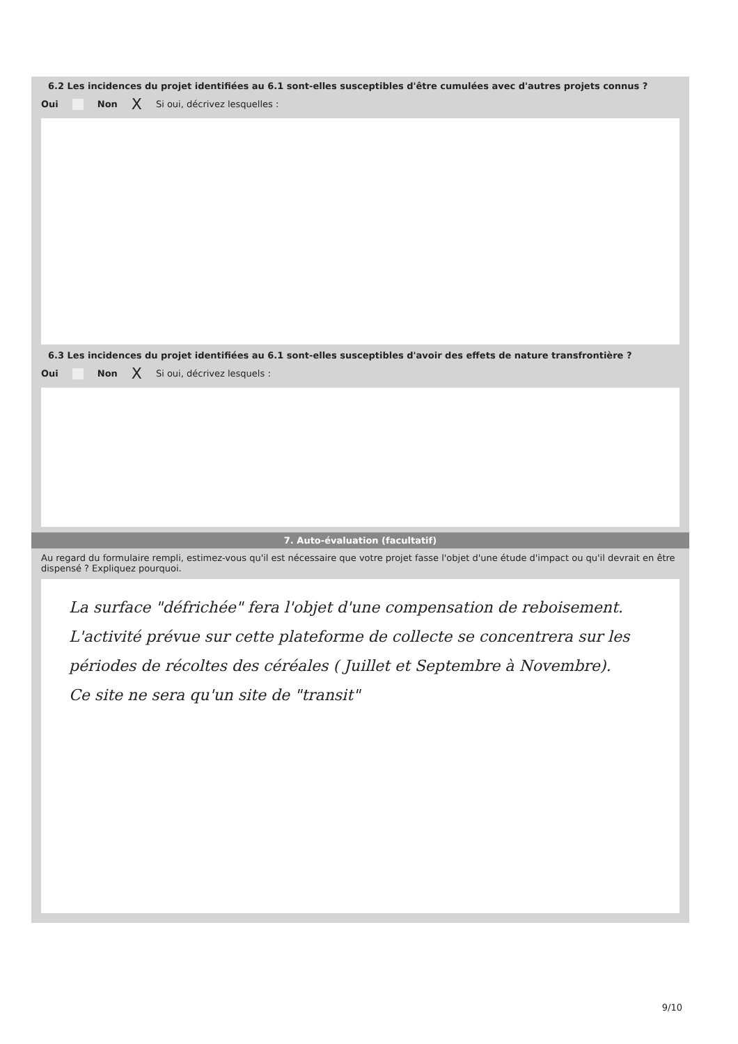6.2 Les incidences du projet identifiées au 6.1 sont-elles susceptibles d'être cumulées avec d'autres projets connus ?
Oui Non X Si oui, décrivez lesquelles :
6.3 Les incidences du projet identifiées au 6.1 sont-elles susceptibles d'avoir des effets de nature transfrontière ?
Oui Non X Si oui, décrivez lesquels :
7. Auto-évaluation (facultatif)
Au regard du formulaire rempli, estimez-vous qu'il est nécessaire que votre projet fasse l'objet d'une étude d'impact ou qu'il devrait en être dispensé ? Expliquez pourquoi.
La surface "défrichée" fera l'objet d'une compensation de reboisement.
L'activité prévue sur cette plateforme de collecte se concentrera sur les périodes de récoltes des céréales ( Juillet et Septembre à Novembre).
Ce site ne sera qu'un site de "transit"
9/10